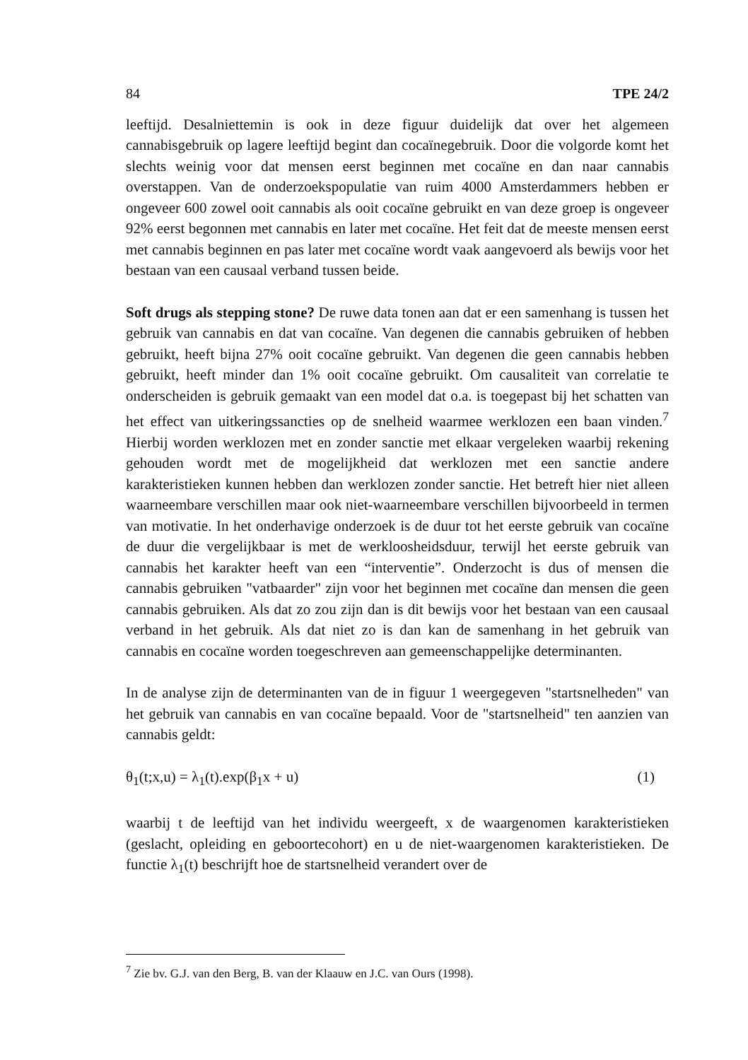84 TPE 24/2
leeftijd. Desalniettemin is ook in deze figuur duidelijk dat over het algemeen cannabisgebruik op lagere leeftijd begint dan cocaïnegebruik. Door die volgorde komt het slechts weinig voor dat mensen eerst beginnen met cocaïne en dan naar cannabis overstappen. Van de onderzoekspopulatie van ruim 4000 Amsterdammers hebben er ongeveer 600 zowel ooit cannabis als ooit cocaïne gebruikt en van deze groep is ongeveer 92% eerst begonnen met cannabis en later met cocaïne. Het feit dat de meeste mensen eerst met cannabis beginnen en pas later met cocaïne wordt vaak aangevoerd als bewijs voor het bestaan van een causaal verband tussen beide.
Soft drugs als stepping stone? De ruwe data tonen aan dat er een samenhang is tussen het gebruik van cannabis en dat van cocaïne. Van degenen die cannabis gebruiken of hebben gebruikt, heeft bijna 27% ooit cocaïne gebruikt. Van degenen die geen cannabis hebben gebruikt, heeft minder dan 1% ooit cocaïne gebruikt. Om causaliteit van correlatie te onderscheiden is gebruik gemaakt van een model dat o.a. is toegepast bij het schatten van het effect van uitkeringssancties op de snelheid waarmee werklozen een baan vinden.<sup>7</sup> Hierbij worden werklozen met en zonder sanctie met elkaar vergeleken waarbij rekening gehouden wordt met de mogelijkheid dat werklozen met een sanctie andere karakteristieken kunnen hebben dan werklozen zonder sanctie. Het betreft hier niet alleen waarneembare verschillen maar ook niet-waarneembare verschillen bijvoorbeeld in termen van motivatie. In het onderhavige onderzoek is de duur tot het eerste gebruik van cocaïne de duur die vergelijkbaar is met de werkloosheidsduur, terwijl het eerste gebruik van cannabis het karakter heeft van een “interventie”. Onderzocht is dus of mensen die cannabis gebruiken "vatbaarder" zijn voor het beginnen met cocaïne dan mensen die geen cannabis gebruiken. Als dat zo zou zijn dan is dit bewijs voor het bestaan van een causaal verband in het gebruik. Als dat niet zo is dan kan de samenhang in het gebruik van cannabis en cocaïne worden toegeschreven aan gemeenschappelijke determinanten.
In de analyse zijn de determinanten van de in figuur 1 weergegeven "startsnelheden" van het gebruik van cannabis en van cocaïne bepaald. Voor de "startsnelheid" ten aanzien van cannabis geldt:
θ<sub>1</sub>(t;x,u) = λ<sub>1</sub>(t).exp(β<sub>1</sub>x + u) (1)
waarbij t de leeftijd van het individu weergeeft, x de waargenomen karakteristieken (geslacht, opleiding en geboortecohort) en u de niet-waargenomen karakteristieken. De functie λ<sub>1</sub>(t) beschrijft hoe de startsnelheid verandert over de
<sup>7</sup> Zie bv. G.J. van den Berg, B. van der Klaauw en J.C. van Ours (1998).